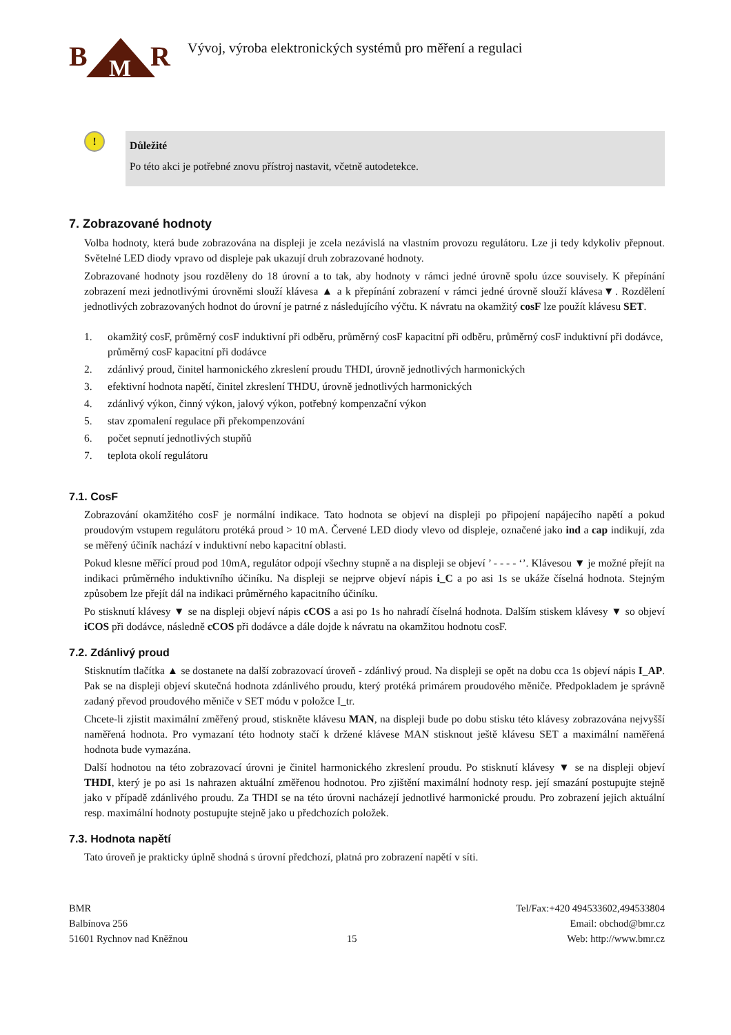B
R
M
Vývoj, výroba elektronických systémů pro měření a regulaci
!
Důležité
Po této akci je potřebné znovu přístroj nastavit, včetně autodetekce.
7. Zobrazované hodnoty
Volba hodnoty, která bude zobrazována na displeji je zcela nezávislá na vlastním provozu regulátoru. Lze ji tedy kdykoliv přepnout. Světelné LED diody vpravo od displeje pak ukazují druh zobrazované hodnoty.
Zobrazované hodnoty jsou rozděleny do 18 úrovní a to tak, aby hodnoty v rámci jedné úrovně spolu úzce souvisely. K přepínání zobrazení mezi jednotlivými úrovněmi slouží klávesa ▲ a k přepínání zobrazení v rámci jedné úrovně slouží klávesa▼. Rozdělení jednotlivých zobrazovaných hodnot do úrovní je patrné z následujícího výčtu. K návratu na okamžitý cosF lze použít klávesu SET.
1. okamžitý cosF, průměrný cosF induktivní při odběru, průměrný cosF kapacitní při odběru, průměrný cosF induktivní při dodávce, průměrný cosF kapacitní při dodávce
2. zdánlivý proud, činitel harmonického zkreslení proudu THDI, úrovně jednotlivých harmonických
3. efektivní hodnota napětí, činitel zkreslení THDU, úrovně jednotlivých harmonických
4. zdánlivý výkon, činný výkon, jalový výkon, potřebný kompenzační výkon
5. stav zpomalení regulace při překompenzování
6. počet sepnutí jednotlivých stupňů
7. teplota okolí regulátoru
7.1. CosF
Zobrazování okamžitého cosF je normální indikace. Tato hodnota se objeví na displeji po připojení napájecího napětí a pokud proudovým vstupem regulátoru protéká proud > 10 mA. Červené LED diody vlevo od displeje, označené jako ind a cap indikují, zda se měřený účiník nachází v induktivní nebo kapacitní oblasti.
Pokud klesne měřící proud pod 10mA, regulátor odpojí všechny stupně a na displeji se objeví ’ - - - - ‘’. Klávesou ▼ je možné přejít na indikaci průměrného induktivního účiníku. Na displeji se nejprve objeví nápis i_C a po asi 1s se ukáže číselná hodnota. Stejným způsobem lze přejít dál na indikaci průměrného kapacitního účiníku.
Po stisknutí klávesy ▼ se na displeji objeví nápis cCOS a asi po 1s ho nahradí číselná hodnota. Dalším stiskem klávesy ▼ so objeví iCOS při dodávce, následně cCOS při dodávce a dále dojde k návratu na okamžitou hodnotu cosF.
7.2. Zdánlivý proud
Stisknutím tlačítka ▲ se dostanete na další zobrazovací úroveň - zdánlivý proud. Na displeji se opět na dobu cca 1s objeví nápis I_AP. Pak se na displeji objeví skutečná hodnota zdánlivého proudu, který protéká primárem proudového měniče. Předpokladem je správně zadaný převod proudového měniče v SET módu v položce I_tr.
Chcete-li zjistit maximální změřený proud, stiskněte klávesu MAN, na displeji bude po dobu stisku této klávesy zobrazována nejvyšší naměřená hodnota. Pro vymazaní této hodnoty stačí k držené klávese MAN stisknout ještě klávesu SET a maximální naměřená hodnota bude vymazána.
Další hodnotou na této zobrazovací úrovni je činitel harmonického zkreslení proudu. Po stisknutí klávesy ▼ se na displeji objeví THDI, který je po asi 1s nahrazen aktuální změřenou hodnotou. Pro zjištění maximální hodnoty resp. její smazání postupujte stejně jako v případě zdánlivého proudu. Za THDI se na této úrovni nacházejí jednotlivé harmonické proudu. Pro zobrazení jejich aktuální resp. maximální hodnoty postupujte stejně jako u předchozích položek.
7.3. Hodnota napětí
Tato úroveň je prakticky úplně shodná s úrovní předchozí, platná pro zobrazení napětí v síti.
BMR
Balbínova 256
51601 Rychnov nad Kněžnou
15 Tel/Fax:+420 494533602,494533804
Email: obchod@bmr.cz
Web: http://www.bmr.cz